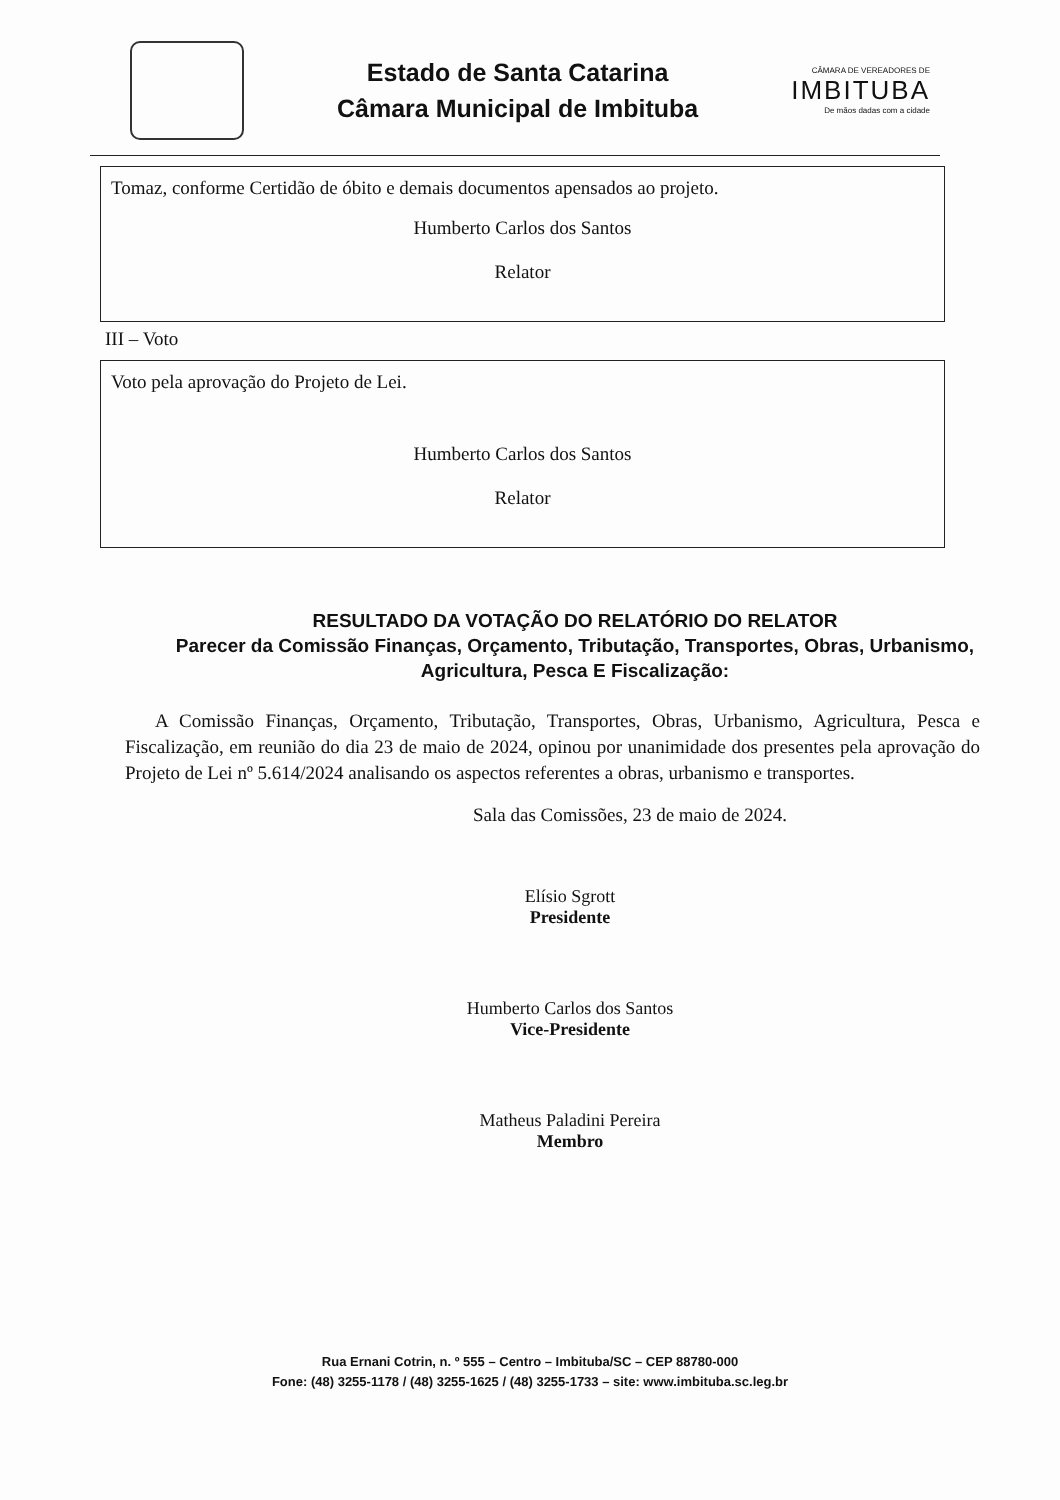Estado de Santa Catarina
Câmara Municipal de Imbituba
CÂMARA DE VEREADORES DE
IMBITUBA
De mãos dadas com a cidade
Tomaz, conforme Certidão de óbito e demais documentos apensados ao projeto.
Humberto Carlos dos Santos
Relator
III – Voto
Voto pela aprovação do Projeto de Lei.
Humberto Carlos dos Santos
Relator
RESULTADO DA VOTAÇÃO DO RELATÓRIO DO RELATOR
Parecer da Comissão Finanças, Orçamento, Tributação, Transportes, Obras, Urbanismo, Agricultura, Pesca E Fiscalização:
A Comissão Finanças, Orçamento, Tributação, Transportes, Obras, Urbanismo, Agricultura, Pesca e Fiscalização, em reunião do dia 23 de maio de 2024, opinou por unanimidade dos presentes pela aprovação do Projeto de Lei nº 5.614/2024 analisando os aspectos referentes a obras, urbanismo e transportes.
Sala das Comissões, 23 de maio de 2024.
Elísio Sgrott
Presidente
Humberto Carlos dos Santos
Vice-Presidente
Matheus Paladini Pereira
Membro
Rua Ernani Cotrin, n. º 555 – Centro – Imbituba/SC – CEP 88780-000
Fone: (48) 3255-1178 / (48) 3255-1625 / (48) 3255-1733 – site: www.imbituba.sc.leg.br